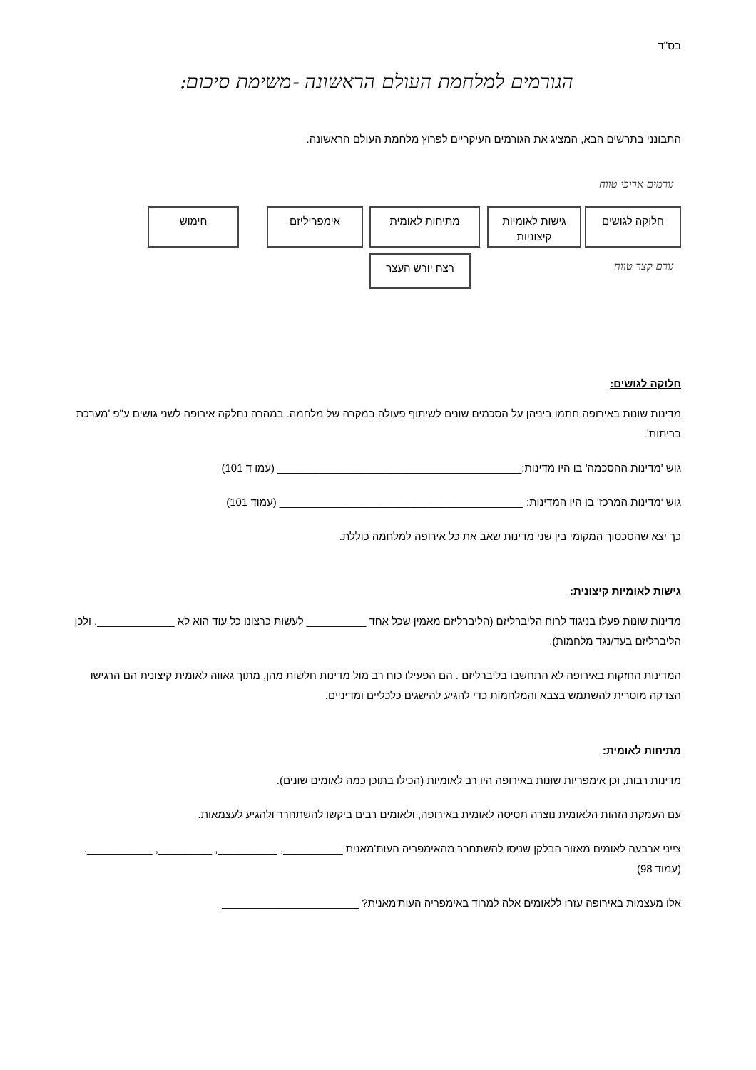בס"ד
הגורמים למלחמת העולם הראשונה -משימת סיכום:
התבונני בתרשים הבא, המציג את הגורמים העיקריים לפרוץ מלחמת העולם הראשונה.
גורמים ארוכי טווח
חלוקה לגושים
גישות לאומיות
קיצוניות
מתיחות לאומית אימפריליזם חימוש
רצח יורש העצר
גורם קצר טווח
חלוקה לגושים:
מדינות שונות באירופה חתמו ביניהן על הסכמים שונים לשיתוף פעולה במקרה של מלחמה. במהרה נחלקה אירופה לשני גושים ע"פ 'מערכת בריתות'.
גוש 'מדינות ההסכמה' בו היו מדינות:_________________________________________ (עמו ד 101)
גוש 'מדינות המרכז' בו היו המדינות: _________________________________________ (עמוד 101)
כך יצא שהסכסוך המקומי בין שני מדינות שאב את כל אירופה למלחמה כוללת.
גישות לאומיות קיצונית:
מדינות שונות פעלו בניגוד לרוח הליברליזם (הליברליזם מאמין שכל אחד __________ לעשות כרצונו כל עוד הוא לא _____________, ולכן הליברליזם בעד/נגד מלחמות).
המדינות החזקות באירופה לא התחשבו בליברליזם . הם הפעילו כוח רב מול מדינות חלשות מהן, מתוך גאווה לאומית קיצונית הם הרגישו הצדקה מוסרית להשתמש בצבא והמלחמות כדי להגיע להישגים כלכליים ומדיניים.
מתיחות לאומית:
מדינות רבות, וכן אימפריות שונות באירופה היו רב לאומיות (הכילו בתוכן כמה לאומים שונים).
עם העמקת הזהות הלאומית נוצרה תסיסה לאומית באירופה, ולאומים רבים ביקשו להשתחרר ולהגיע לעצמאות.
צייני ארבעה לאומים מאזור הבלקן שניסו להשתחרר מהאימפריה העות'מאנית __________, __________, _________, ___________. (עמוד 98)
אלו מעצמות באירופה עזרו ללאומים אלה למרוד באימפריה העות'מאנית? _______________________